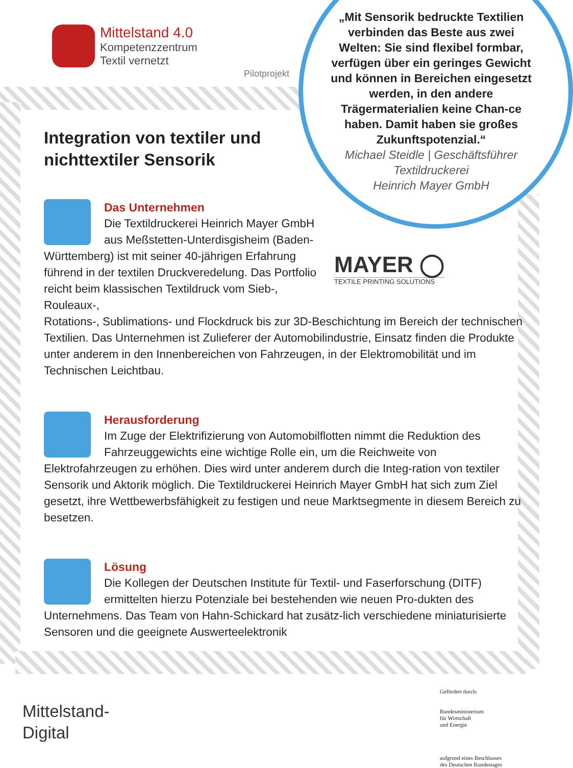Mittelstand 4.0
Kompetenzzentrum
Textil vernetzt
Pilotprojekt
„Mit Sensorik bedruckte Textilien verbinden das Beste aus zwei Welten: Sie sind flexibel formbar, verfügen über ein geringes Gewicht und können in Bereichen eingesetzt werden, in den andere Trägermaterialien keine Chan-ce haben. Damit haben sie großes Zukunftspotenzial.“
Michael Steidle | Geschäftsführer Textildruckerei
Heinrich Mayer GmbH
Integration von textiler und nichttextiler Sensorik
Das Unternehmen
Die Textildruckerei Heinrich Mayer GmbH aus Meßstetten-Unterdisgisheim (Baden-Württemberg) ist mit seiner 40-jährigen Erfahrung führend in der textilen Druckveredelung. Das Portfolio reicht beim klassischen Textildruck vom Sieb-, Rouleaux-,
Rotations-, Sublimations- und Flockdruck bis zur 3D-Beschichtung im Bereich der technischen Textilien. Das Unternehmen ist Zulieferer der Automobilindustrie, Einsatz finden die Produkte unter anderem in den Innenbereichen von Fahrzeugen, in der Elektromobilität und im Technischen Leichtbau.
MAYER ◯
TEXTILE PRINTING SOLUTIONS
Herausforderung
Im Zuge der Elektrifizierung von Automobilflotten nimmt die Reduktion des Fahrzeuggewichts eine wichtige Rolle ein, um die Reichweite von Elektrofahrzeugen zu erhöhen. Dies wird unter anderem durch die Integ-ration von textiler Sensorik und Aktorik möglich. Die Textildruckerei Heinrich Mayer GmbH hat sich zum Ziel gesetzt, ihre Wettbewerbsfähigkeit zu festigen und neue Marktsegmente in diesem Bereich zu besetzen.
Lösung
Die Kollegen der Deutschen Institute für Textil- und Faserforschung (DITF) ermittelten hierzu Potenziale bei bestehenden wie neuen Pro-dukten des Unternehmens. Das Team von Hahn-Schickard hat zusätz-lich verschiedene miniaturisierte Sensoren und die geeignete Auswerteelektronik
Mittelstand-
Digital
Gefördert durch:
Bundesministerium
für Wirtschaft
und Energie
aufgrund eines Beschlusses
des Deutschen Bundestages